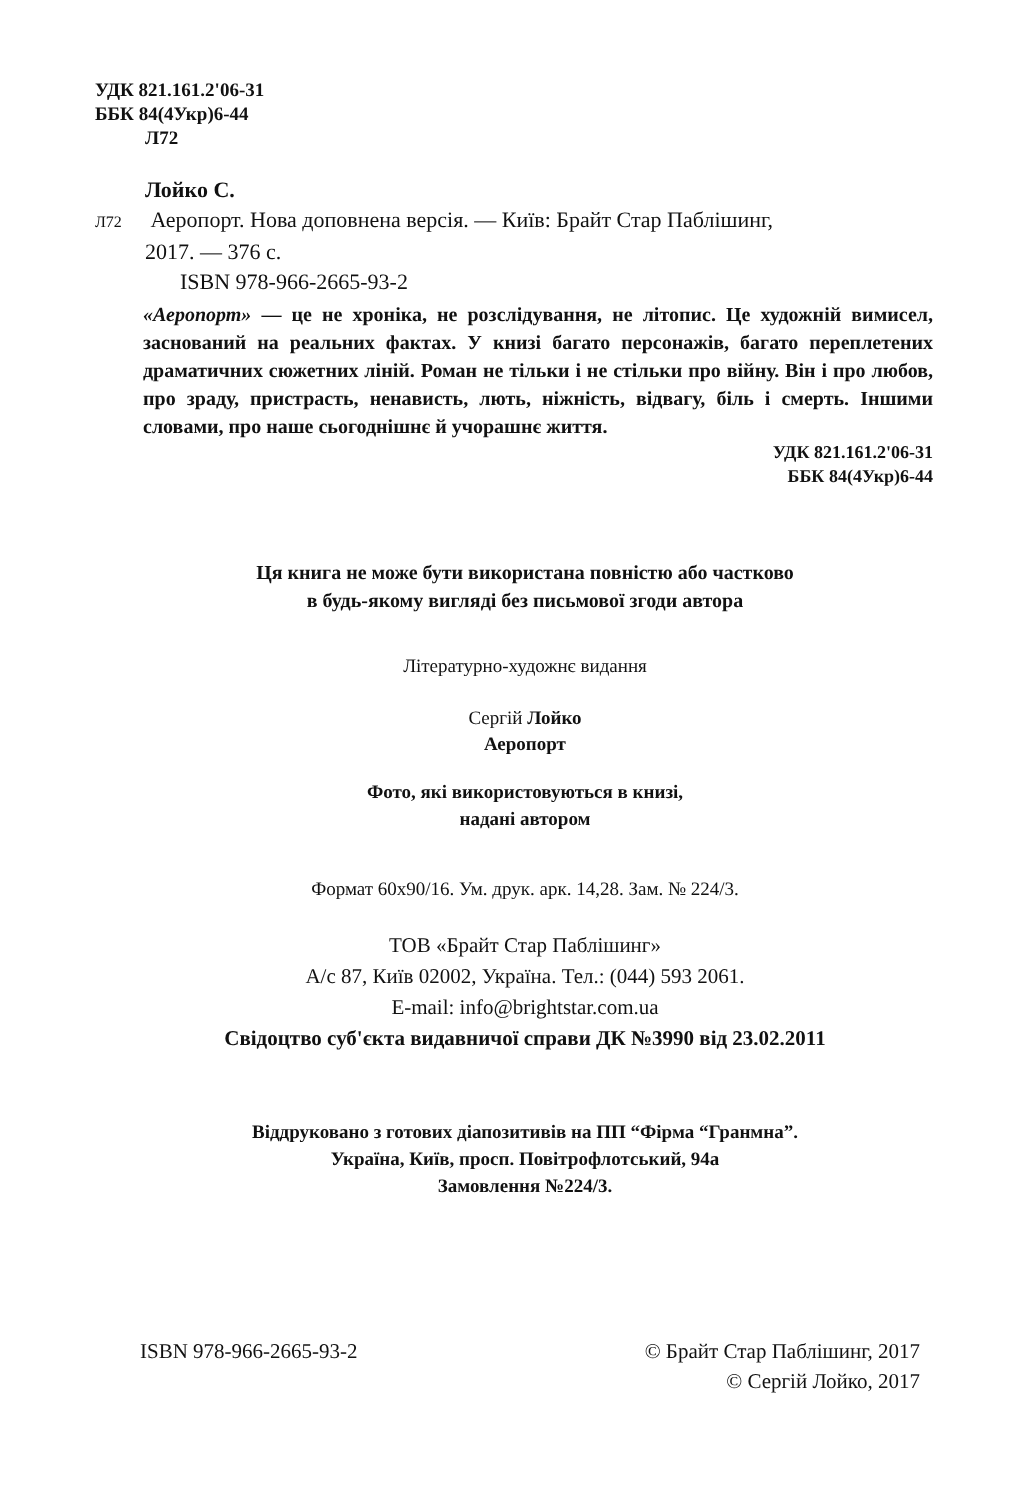УДК 821.161.2'06-31
ББК 84(4Укр)6-44
Л72
Лойко С.
Л72 Аеропорт. Нова доповнена версія. — Київ: Брайт Стар Паблішинг,
2017. — 376 с.
ISBN 978-966-2665-93-2
«Аеропорт» — це не хроніка, не розслідування, не літопис. Це художній вимисел, заснований на реальних фактах. У книзі багато персонажів, багато переплетених драматичних сюжетних ліній. Роман не тільки і не стільки про війну. Він і про любов, про зраду, пристрасть, ненависть, лють, ніжність, відвагу, біль і смерть. Іншими словами, про наше сьогоднішнє й учорашнє життя.
УДК 821.161.2'06-31
ББК 84(4Укр)6-44
Ця книга не може бути використана повністю або частково
в будь-якому вигляді без письмової згоди автора
Літературно-художнє видання
Сергій Лойко
Аеропорт
Фото, які використовуються в книзі,
надані автором
Формат 60х90/16. Ум. друк. арк. 14,28. Зам. № 224/3.
ТОВ «Брайт Стар Паблішинг»
А/с 87, Київ 02002, Україна. Тел.: (044) 593 2061.
E-mail: info@brightstar.com.ua
Свідоцтво суб'єкта видавничої справи ДК №3990 від 23.02.2011
Віддруковано з готових діапозитивів на ПП “Фірма “Гранмна”.
Україна, Київ, просп. Повітрофлотський, 94а
Замовлення №224/3.
ISBN 978-966-2665-93-2 © Брайт Стар Паблішинг, 2017
© Сергій Лойко, 2017